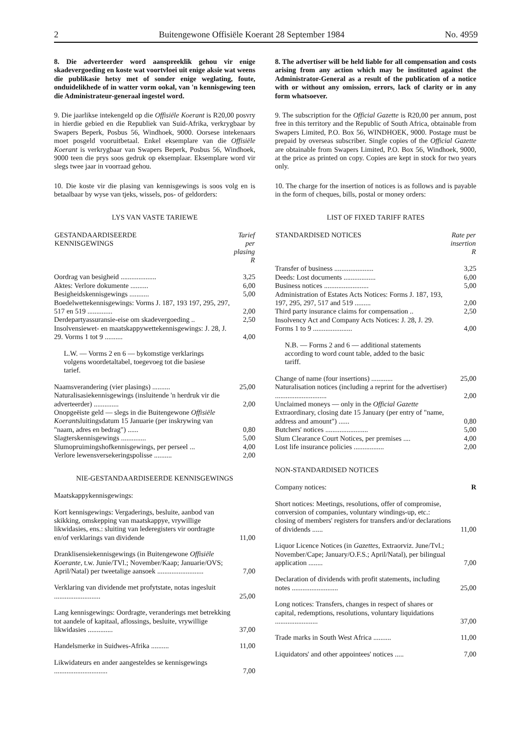2 Buitengewone Offisiële Koerant 28 September 1984 No. 4959
8. Die adverteerder word aanspreeklik gehou vir enige skadevergoeding en koste wat voortvloei uit enige aksie wat weens die publikasie hetsy met of sonder enige weglating, foute, onduidelikhede of in watter vorm ookal, van 'n kennisgewing teen die Administrateur-generaal ingestel word.
9. Die jaarlikse intekengeld op die Offisiële Koerant is R20,00 posvry in hierdie gebied en die Republiek van Suid-Afrika, verkrygbaar by Swapers Beperk, Posbus 56, Windhoek, 9000. Oorsese intekenaars moet posgeld vooruitbetaal. Enkel eksemplare van die Offisiële Koerant is verkrygbaar van Swapers Beperk, Posbus 56, Windhoek, 9000 teen die prys soos gedruk op eksemplaar. Eksemplare word vir slegs twee jaar in voorraad gehou.
10. Die koste vir die plasing van kennisgewings is soos volg en is betaalbaar by wyse van tjeks, wissels, pos- of geldorders:
LYS VAN VASTE TARIEWE
| GESTANDAARDISEERDE KENNISGEWINGS | Tarief per plasing R |
| --- | --- |
| Oordrag van besigheid .................... | 3,25 |
| Aktes: Verlore dokumente .......... | 6,00 |
| Besigheidskennisgewings ........... | 5,00 |
| Boedelwettekennisgewings: Vorms J. 187, 193 197, 295, 297, 517 en 519 .............. | 2,00 |
| Derdepartyassuransie-eise om skadevergoeding .. | 2,50 |
| Insolvensiewet- en maatskappywettekennisgewings: J. 28, J. 29. Vorms 1 tot 9 .......... | 4,00 |
| L.W. — Vorms 2 en 6 — bykomstige verklarings volgens woordetaltabel, toegevoeg tot die basiese tarief. | |
| Naamsverandering (vier plasings) .......... | 25,00 |
| Naturalisasiekennisgewings (insluitende 'n herdruk vir die adverteerder) .............. | 2,00 |
| Onopgeëiste geld — slegs in die Buitengewone Offisiële Koerant sluitingsdatum 15 Januarie (per inskrywing van "naam, adres en bedrag") ...... | 0,80 |
| Slagterskennisgewings .............. | 5,00 |
| Slumopruimingshofkennisgewings, per perseel ... | 4,00 |
| Verlore lewensversekeringspolisse .......... | 2,00 |
NIE-GESTANDAARDISEERDE KENNISGEWINGS
| Maatskappykennisgewings: | |
| Kort kennisgewings: Vergaderings, besluite, aanbod van skikking, omskepping van maatskappye, vrywillige likwidasies, ens.: sluiting van lederegisters vir oordragte en/of verklarings van dividende | 11,00 |
| Dranklisensiekennisgewings (in Buitengewone Offisiële Koerante, t.w. Junie/TVl.; November/Kaap; Januarie/OVS; April/Natal) per tweetalige aansoek .......................... | 7,00 |
| Verklaring van dividende met profytstate, notas ingesluit .......................... | 25,00 |
| Lang kennisgewings: Oordragte, veranderings met betrekking tot aandele of kapitaal, aflossings, besluite, vrywillige likwidasies .............. | 37,00 |
| Handelsmerke in Suidwes-Afrika .......... | 11,00 |
| Likwidateurs en ander aangesteldes se kennisgewings .............................. | 7,00 |
8. The advertiser will be held liable for all compensation and costs arising from any action which may be instituted against the Administrator-General as a result of the publication of a notice with or without any omission, errors, lack of clarity or in any form whatsoever.
9. The subscription for the Official Gazette is R20,00 per annum, post free in this territory and the Republic of South Africa, obtainable from Swapers Limited, P.O. Box 56, WINDHOEK, 9000. Postage must be prepaid by overseas subscriber. Single copies of the Official Gazette are obtainable from Swapers Limited, P.O. Box 56, Windhoek, 9000, at the price as printed on copy. Copies are kept in stock for two years only.
10. The charge for the insertion of notices is as follows and is payable in the form of cheques, bills, postal or money orders:
LIST OF FIXED TARIFF RATES
| STANDARDISED NOTICES | Rate per insertion R |
| --- | --- |
| Transfer of business ...................... | 3,25 |
| Deeds: Lost documents .................. | 6,00 |
| Business notices ......................... | 5,00 |
| Administration of Estates Acts Notices: Forms J. 187, 193, 197, 295, 297, 517 and 519 ......... | 2,00 |
| Third party insurance claims for compensation .. | 2,50 |
| Insolvency Act and Company Acts Notices: J. 28, J. 29. Forms 1 to 9 ...................... | 4,00 |
| N.B. — Forms 2 and 6 — additional statements according to word count table, added to the basic tariff. | |
| Change of name (four insertions) ............ | 25,00 |
| Naturalisation notices (including a reprint for the advertiser) ............................. | 2,00 |
| Unclaimed moneys — only in the Official Gazette Extraordinary, closing date 15 January (per entry of "name, address and amount") ...... | 0,80 |
| Butchers' notices ........................ | 5,00 |
| Slum Clearance Court Notices, per premises .... | 4,00 |
| Lost life insurance policies ................. | 2,00 |
NON-STANDARDISED NOTICES
| Company notices: | R |
| Short notices: Meetings, resolutions, offer of compromise, conversion of companies, voluntary windings-up, etc.: closing of members' registers for transfers and/or declarations of dividends ...... | 11,00 |
| Liquor Licence Notices (in Gazettes, Extraorviz. June/Tvl.; November/Cape; January/O.F.S.; April/Natal), per bilingual application ........ | 7,00 |
| Declaration of dividends with profit statements, including notes .......................... | 25,00 |
| Long notices: Transfers, changes in respect of shares or capital, redemptions, resolutions, voluntary liquidations ........................ | 37,00 |
| Trade marks in South West Africa .......... | 11,00 |
| Liquidators' and other appointees' notices ..... | 7,00 |